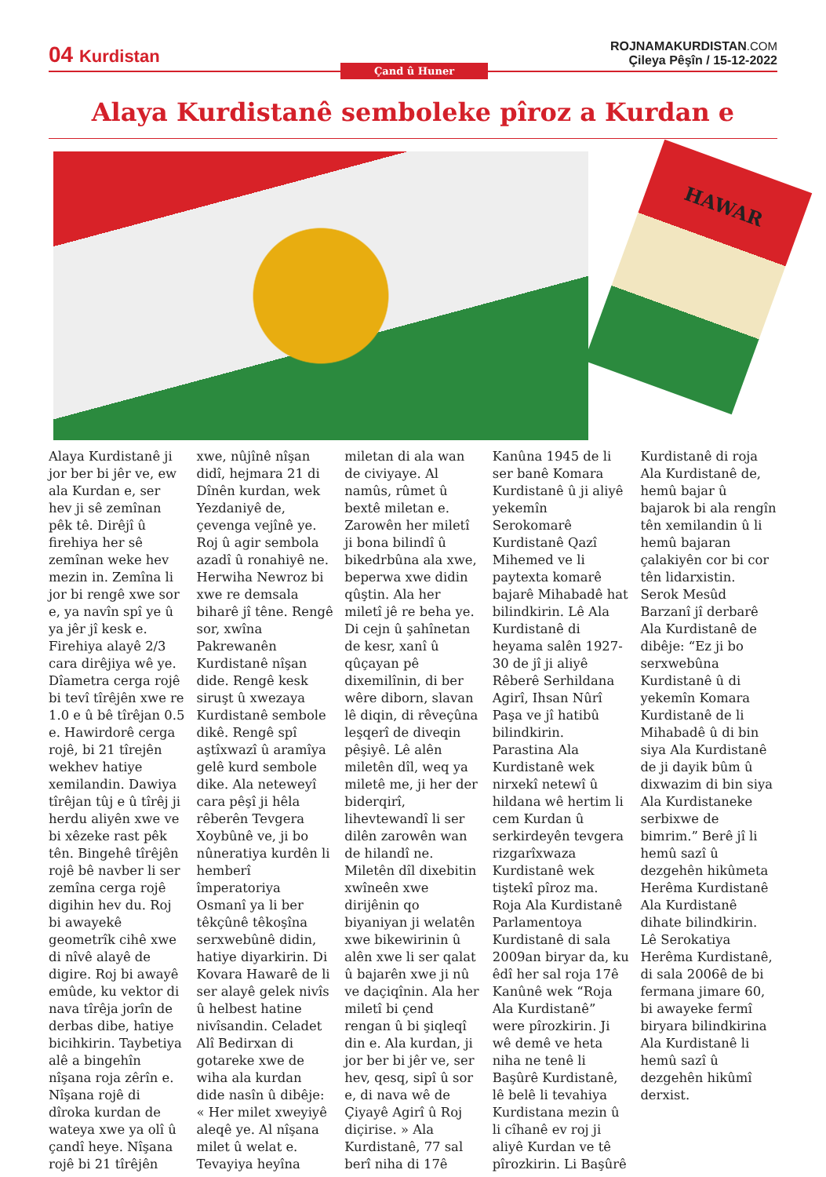04 Kurdistan
ROJNAMAKURDISTAN.COM
Çileya Pêşîn / 15-12-2022
Çand û Huner
Alaya Kurdistanê semboleke pîroz a Kurdan e
HAWAR
Alaya Kurdistanê ji jor ber bi jêr ve, ew ala Kurdan e, ser hev ji sê zemînan pêk tê. Dirêjî û firehiya her sê zemînan weke hev mezin in. Zemîna li jor bi rengê xwe sor e, ya navîn spî ye û ya jêr jî kesk e. Firehiya alayê 2/3 cara dirêjiya wê ye. Dîametra cerga rojê bi tevî tîrêjên xwe re 1.0 e û bê tîrêjan 0.5 e. Hawirdorê cerga rojê, bi 21 tîrejên wekhev hatiye xemilandin. Dawiya tîrêjan tûj e û tîrêj ji herdu aliyên xwe ve bi xêzeke rast pêk tên. Bingehê tîrêjên rojê bê navber li ser zemîna cerga rojê digihin hev du. Roj bi awayekê geometrîk cihê xwe di nîvê alayê de digire. Roj bi awayê emûde, ku vektor di nava tîrêja jorîn de derbas dibe, hatiye bicihkirin. Taybetiya alê a bingehîn nîşana roja zêrîn e. Nîşana rojê di dîroka kurdan de wateya xwe ya olî û çandî heye. Nîşana rojê bi 21 tîrêjên xwe, nûjînê nîşan didî, hejmara 21 di Dînên kurdan, wek Yezdaniyê de, çevenga vejînê ye. Roj û agir sembola azadî û ronahiyê ne. Herwiha Newroz bi xwe re demsala biharê jî têne. Rengê sor, xwîna Pakrewanên Kurdistanê nîşan dide. Rengê kesk siruşt û xwezaya Kurdistanê sembole dikê. Rengê spî aştîxwazî û aramîya gelê kurd sembole dike. Ala neteweyî cara pêşî ji hêla rêberên Tevgera Xoybûnê ve, ji bo nûneratiya kurdên li hemberî împeratoriya Osmanî ya li ber têkçûnê têkoşîna serxwebûnê didin, hatiye diyarkirin. Di Kovara Hawarê de li ser alayê gelek nivîs û helbest hatine nivîsandin. Celadet Alî Bedirxan di gotareke xwe de wiha ala kurdan dide nasîn û dibêje: « Her milet xweyiyê aleqê ye. Al nîşana milet û welat e. Tevayiya heyîna miletan di ala wan de civiyaye. Al namûs, rûmet û bextê miletan e. Zarowên her miletî ji bona bilindî û bikedrbûna ala xwe, beperwa xwe didin qûştin. Ala her miletî jê re beha ye. Di cejn û şahînetan de kesr, xanî û qûçayan pê dixemilînin, di ber wêre diborn, slavan lê diqin, di rêveçûna leşqerî de diveqin pêşiyê. Lê alên miletên dîl, weq ya miletê me, ji her der biderqirî, lihevtewandî li ser dilên zarowên wan de hilandî ne. Miletên dîl dixebitin xwîneên xwe dirijênin qo biyaniyan ji welatên xwe bikewirinin û alên xwe li ser qalat û bajarên xwe ji nû ve daçiqînin. Ala her miletî bi çend rengan û bi şiqleqî din e. Ala kurdan, ji jor ber bi jêr ve, ser hev, qesq, sipî û sor e, di nava wê de Çiyayê Agirî û Roj diçirise. » Ala Kurdistanê, 77 sal berî niha di 17ê Kanûna 1945 de li ser banê Komara Kurdistanê û ji aliyê yekemîn Serokomarê Kurdistanê Qazî Mihemed ve li paytexta komarê bajarê Mihabadê hat bilindkirin. Lê Ala Kurdistanê di heyama salên 1927-30 de jî ji aliyê Rêberê Serhildana Agirî, Ihsan Nûrî Paşa ve jî hatibû bilindkirin. Parastina Ala Kurdistanê wek nirxekî netewî û hildana wê hertim li cem Kurdan û serkirdeyên tevgera rizgarîxwaza Kurdistanê wek tiştekî pîroz ma. Roja Ala Kurdistanê Parlamentoya Kurdistanê di sala 2009an biryar da, ku êdî her sal roja 17ê Kanûnê wek “Roja Ala Kurdistanê” were pîrozkirin. Ji wê demê ve heta niha ne tenê li Başûrê Kurdistanê, lê belê li tevahiya Kurdistana mezin û li cîhanê ev roj ji aliyê Kurdan ve tê pîrozkirin. Li Başûrê Kurdistanê di roja Ala Kurdistanê de, hemû bajar û bajarok bi ala rengîn tên xemilandin û li hemû bajaran çalakiyên cor bi cor tên lidarxistin. Serok Mesûd Barzanî jî derbarê Ala Kurdistanê de dibêje: “Ez ji bo serxwebûna Kurdistanê û di yekemîn Komara Kurdistanê de li Mihabadê û di bin siya Ala Kurdistanê de ji dayik bûm û dixwazim di bin siya Ala Kurdistaneke serbixwe de bimrim.” Berê jî li hemû sazî û dezgehên hikûmeta Herêma Kurdistanê Ala Kurdistanê dihate bilindkirin. Lê Serokatiya Herêma Kurdistanê, di sala 2006ê de bi fermana jimare 60, bi awayeke fermî biryara bilindkirina Ala Kurdistanê li hemû sazî û dezgehên hikûmî derxist.